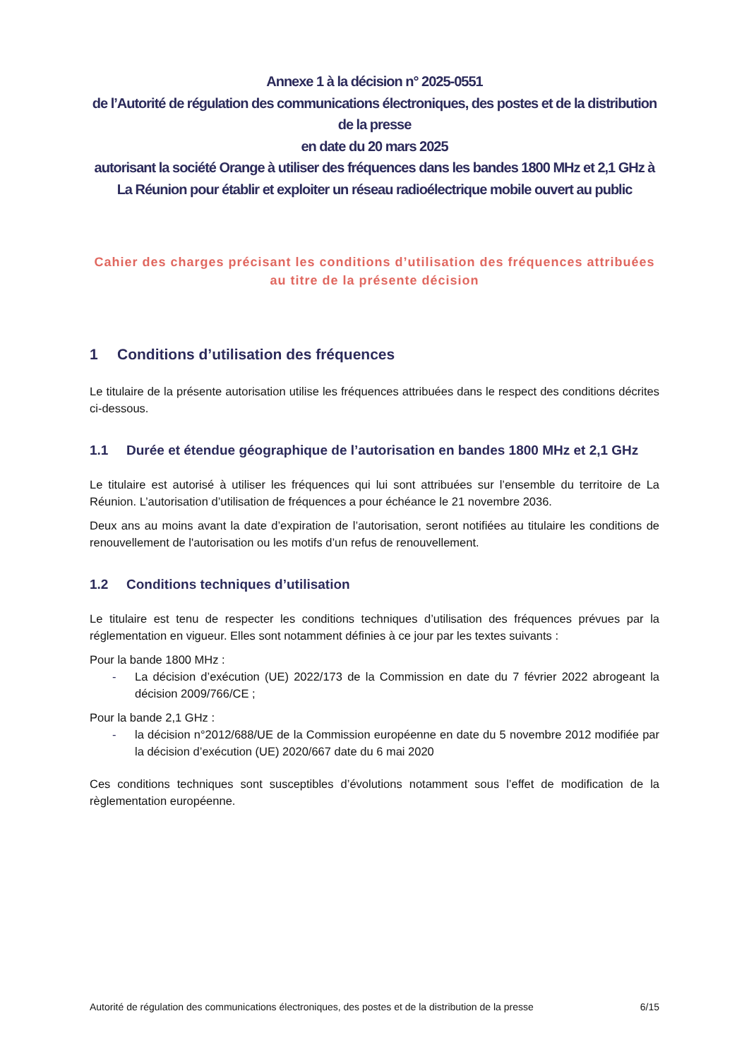Annexe 1 à la décision n° 2025-0551
de l’Autorité de régulation des communications électroniques, des postes et de la distribution de la presse
en date du 20 mars 2025
autorisant la société Orange à utiliser des fréquences dans les bandes 1800 MHz et 2,1 GHz à La Réunion pour établir et exploiter un réseau radioélectrique mobile ouvert au public
Cahier des charges précisant les conditions d’utilisation des fréquences attribuées au titre de la présente décision
1 Conditions d’utilisation des fréquences
Le titulaire de la présente autorisation utilise les fréquences attribuées dans le respect des conditions décrites ci-dessous.
1.1 Durée et étendue géographique de l’autorisation en bandes 1800 MHz et 2,1 GHz
Le titulaire est autorisé à utiliser les fréquences qui lui sont attribuées sur l’ensemble du territoire de La Réunion. L’autorisation d’utilisation de fréquences a pour échéance le 21 novembre 2036.
Deux ans au moins avant la date d’expiration de l’autorisation, seront notifiées au titulaire les conditions de renouvellement de l'autorisation ou les motifs d’un refus de renouvellement.
1.2 Conditions techniques d’utilisation
Le titulaire est tenu de respecter les conditions techniques d’utilisation des fréquences prévues par la réglementation en vigueur. Elles sont notamment définies à ce jour par les textes suivants :
Pour la bande 1800 MHz :
- La décision d’exécution (UE) 2022/173 de la Commission en date du 7 février 2022 abrogeant la décision 2009/766/CE ;
Pour la bande 2,1 GHz :
- la décision n°2012/688/UE de la Commission européenne en date du 5 novembre 2012 modifiée par la décision d’exécution (UE) 2020/667 date du 6 mai 2020
Ces conditions techniques sont susceptibles d’évolutions notamment sous l’effet de modification de la règlementation européenne.
Autorité de régulation des communications électroniques, des postes et de la distribution de la presse 6/15